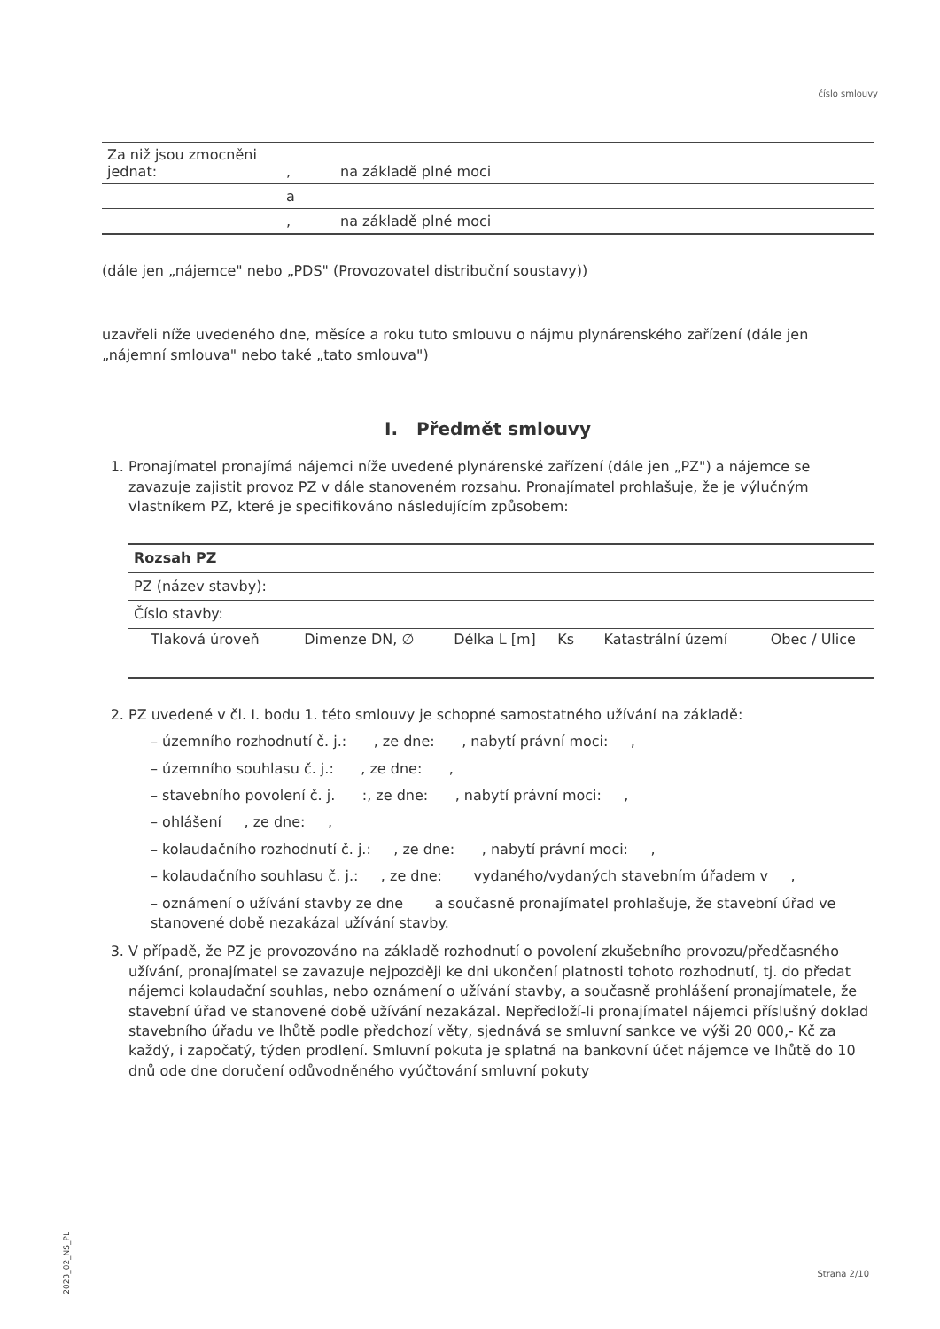číslo smlouvy
| Za niž jsou zmocněni jednat: | , na základě plné moci |
| | a |
| | , na základě plné moci |
(dále jen „nájemce" nebo „PDS" (Provozovatel distribuční soustavy))
uzavřeli níže uvedeného dne, měsíce a roku tuto smlouvu o nájmu plynárenského zařízení (dále jen „nájemní smlouva" nebo také „tato smlouva")
I. Předmět smlouvy
1. Pronajímatel pronajímá nájemci níže uvedené plynárenské zařízení (dále jen „PZ") a nájemce se zavazuje zajistit provoz PZ v dále stanoveném rozsahu. Pronajímatel prohlašuje, že je výlučným vlastníkem PZ, které je specifikováno následujícím způsobem:
| Rozsah PZ | | | | | |
| PZ (název stavby): | | | | | |
| Číslo stavby: | | | | | |
| Tlaková úroveň | Dimenze DN, ∅ | Délka L [m] | Ks | Katastrální území | Obec / Ulice |
2. PZ uvedené v čl. I. bodu 1. této smlouvy je schopné samostatného užívání na základě:
– územního rozhodnutí č. j.: , ze dne: , nabytí právní moci: ,
– územního souhlasu č. j.: , ze dne: ,
– stavebního povolení č. j. :, ze dne: , nabytí právní moci: ,
– ohlášení , ze dne: ,
– kolaudačního rozhodnutí č. j.: , ze dne: , nabytí právní moci: ,
– kolaudačního souhlasu č. j.: , ze dne: vydaného/vydaných stavebním úřadem v ,
– oznámení o užívání stavby ze dne a současně pronajímatel prohlašuje, že stavební úřad ve stanovené době nezakázal užívání stavby.
3. V případě, že PZ je provozováno na základě rozhodnutí o povolení zkušebního provozu/předčasného užívání, pronajímatel se zavazuje nejpozději ke dni ukončení platnosti tohoto rozhodnutí, tj. do předat nájemci kolaudační souhlas, nebo oznámení o užívání stavby, a současně prohlášení pronajímatele, že stavební úřad ve stanovené době užívání nezakázal. Nepředloží-li pronajímatel nájemci příslušný doklad stavebního úřadu ve lhůtě podle předchozí věty, sjednává se smluvní sankce ve výši 20 000,- Kč za každý, i započatý, týden prodlení. Smluvní pokuta je splatná na bankovní účet nájemce ve lhůtě do 10 dnů ode dne doručení odůvodněného vyúčtování smluvní pokuty
2023_02_NS_PL
Strana 2/10